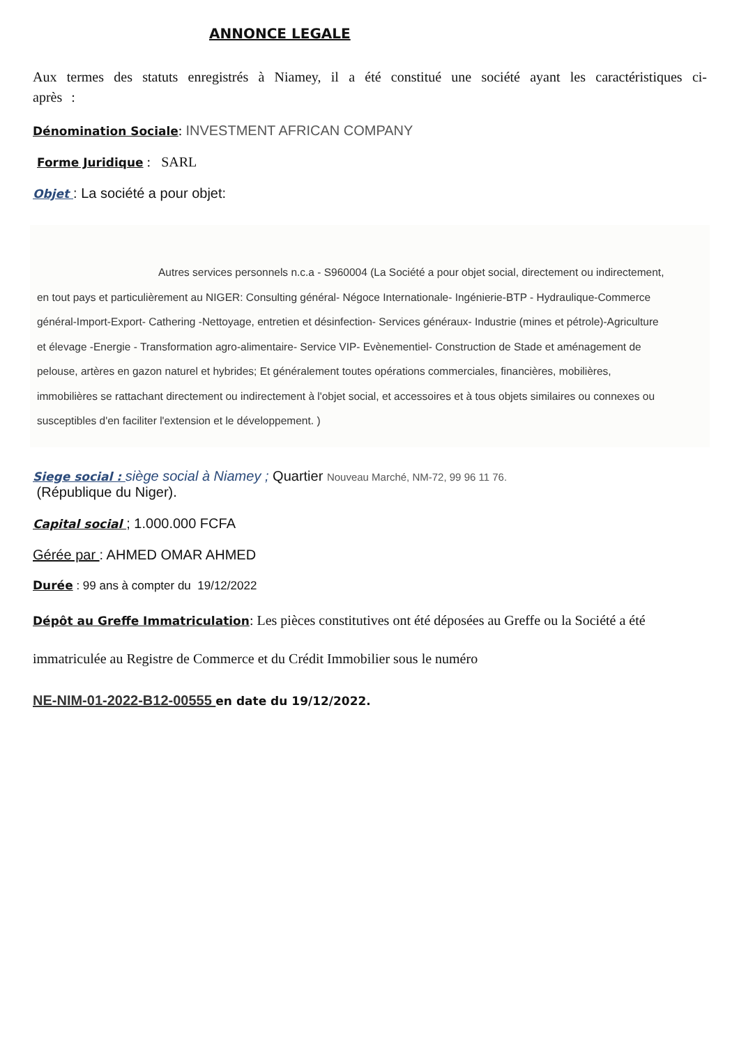ANNONCE LEGALE
Aux termes des statuts enregistrés à Niamey, il a été constitué une société ayant les caractéristiques ci-après :
Dénomination Sociale: INVESTMENT AFRICAN COMPANY
Forme Juridique : SARL
Objet : La société a pour objet:
Autres services personnels n.c.a - S960004 (La Société a pour objet social, directement ou indirectement, en tout pays et particulièrement au NIGER: Consulting général- Négoce Internationale- Ingénierie-BTP - Hydraulique-Commerce général-Import-Export- Cathering -Nettoyage, entretien et désinfection- Services généraux- Industrie (mines et pétrole)-Agriculture et élevage -Energie - Transformation agro-alimentaire- Service VIP- Evènementiel- Construction de Stade et aménagement de pelouse, artères en gazon naturel et hybrides; Et généralement toutes opérations commerciales, financières, mobilières, immobilières se rattachant directement ou indirectement à l'objet social, et accessoires et à tous objets similaires ou connexes ou susceptibles d'en faciliter l'extension et le développement. )
Siege social : siège social à Niamey ; Quartier Nouveau Marché, NM-72, 99 96 11 76.
(République du Niger).
Capital social ; 1.000.000 FCFA
Gérée par : AHMED OMAR AHMED
Durée : 99 ans à compter du 19/12/2022
Dépôt au Greffe Immatriculation: Les pièces constitutives ont été déposées au Greffe ou la Société a été immatriculée au Registre de Commerce et du Crédit Immobilier sous le numéro
NE-NIM-01-2022-B12-00555 en date du 19/12/2022.